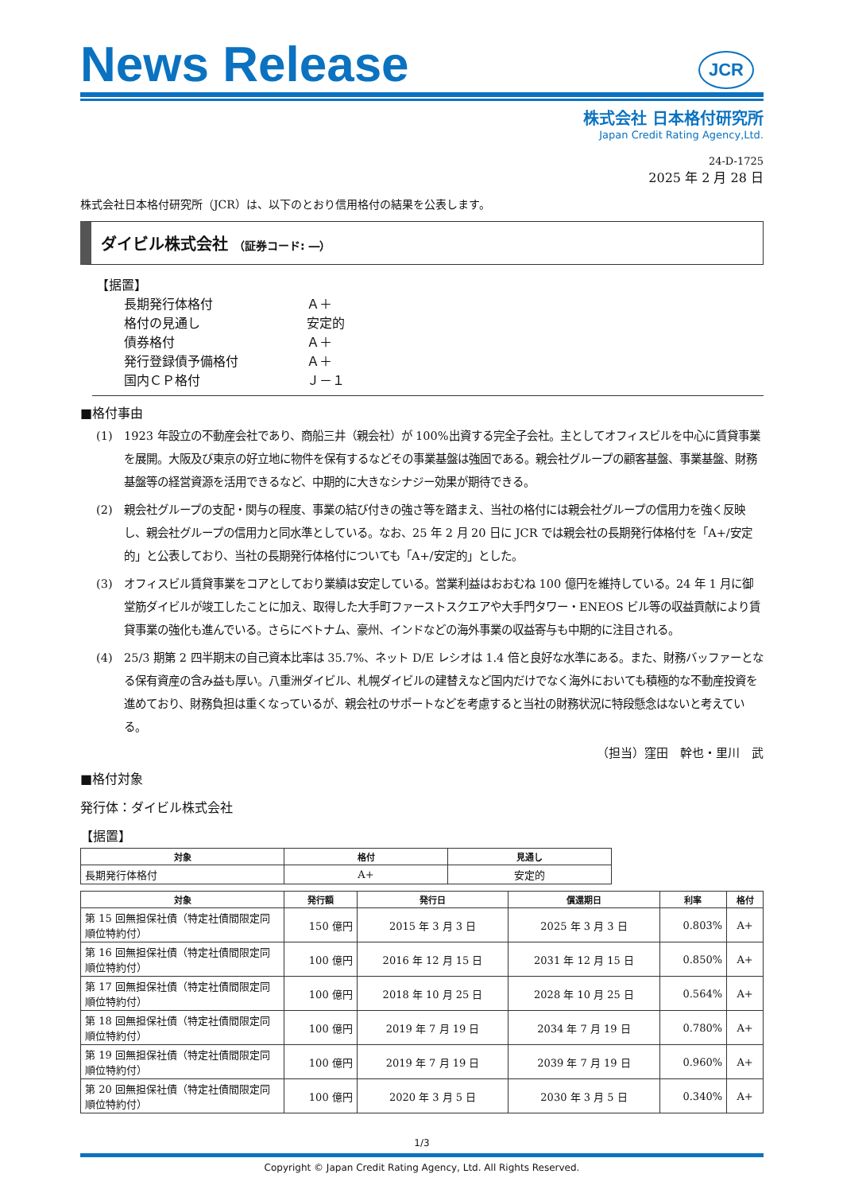News Release
JCR
株式会社 日本格付研究所
Japan Credit Rating Agency,Ltd.
24-D-1725
2025 年 2 月 28 日
株式会社日本格付研究所（JCR）は、以下のとおり信用格付の結果を公表します。
ダイビル株式会社 （証券コード: ―）
【据置】
| 長期発行体格付 | Ａ＋ |
| 格付の見通し | 安定的 |
| 債券格付 | Ａ＋ |
| 発行登録債予備格付 | Ａ＋ |
| 国内ＣＰ格付 | Ｊ－１ |
■格付事由
(1) 1923 年設立の不動産会社であり、商船三井（親会社）が 100%出資する完全子会社。主としてオフィスビルを中心に賃貸事業を展開。大阪及び東京の好立地に物件を保有するなどその事業基盤は強固である。親会社グループの顧客基盤、事業基盤、財務基盤等の経営資源を活用できるなど、中期的に大きなシナジー効果が期待できる。
(2) 親会社グループの支配・関与の程度、事業の結び付きの強さ等を踏まえ、当社の格付には親会社グループの信用力を強く反映し、親会社グループの信用力と同水準としている。なお、25 年 2 月 20 日に JCR では親会社の長期発行体格付を「A+/安定的」と公表しており、当社の長期発行体格付についても「A+/安定的」とした。
(3) オフィスビル賃貸事業をコアとしており業績は安定している。営業利益はおおむね 100 億円を維持している。24 年 1 月に御堂筋ダイビルが竣工したことに加え、取得した大手町ファーストスクエアや大手門タワー・ENEOS ビル等の収益貢献により賃貸事業の強化も進んでいる。さらにベトナム、豪州、インドなどの海外事業の収益寄与も中期的に注目される。
(4) 25/3 期第 2 四半期末の自己資本比率は 35.7%、ネット D/E レシオは 1.4 倍と良好な水準にある。また、財務バッファーとなる保有資産の含み益も厚い。八重洲ダイビル、札幌ダイビルの建替えなど国内だけでなく海外においても積極的な不動産投資を進めており、財務負担は重くなっているが、親会社のサポートなどを考慮すると当社の財務状況に特段懸念はないと考えている。
（担当）窪田　幹也・里川　武
■格付対象
発行体：ダイビル株式会社
【据置】
| 対象 | 格付 | 見通し |
| --- | --- | --- |
| 長期発行体格付 | A+ | 安定的 |
| 対象 | 発行額 | 発行日 | 償還期日 | 利率 | 格付 |
| --- | --- | --- | --- | --- | --- |
| 第 15 回無担保社債（特定社債間限定同順位特約付） | 150 億円 | 2015 年 3 月 3 日 | 2025 年 3 月 3 日 | 0.803% | A+ |
| 第 16 回無担保社債（特定社債間限定同順位特約付） | 100 億円 | 2016 年 12 月 15 日 | 2031 年 12 月 15 日 | 0.850% | A+ |
| 第 17 回無担保社債（特定社債間限定同順位特約付） | 100 億円 | 2018 年 10 月 25 日 | 2028 年 10 月 25 日 | 0.564% | A+ |
| 第 18 回無担保社債（特定社債間限定同順位特約付） | 100 億円 | 2019 年 7 月 19 日 | 2034 年 7 月 19 日 | 0.780% | A+ |
| 第 19 回無担保社債（特定社債間限定同順位特約付） | 100 億円 | 2019 年 7 月 19 日 | 2039 年 7 月 19 日 | 0.960% | A+ |
| 第 20 回無担保社債（特定社債間限定同順位特約付） | 100 億円 | 2020 年 3 月 5 日 | 2030 年 3 月 5 日 | 0.340% | A+ |
1/3
Copyright © Japan Credit Rating Agency, Ltd. All Rights Reserved.